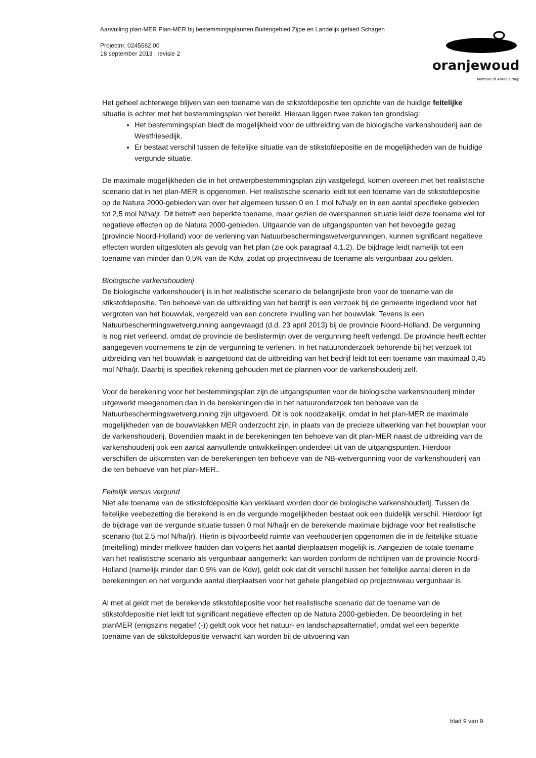Aanvulling plan-MER Plan-MER bij bestemmingsplannen Buitengebied Zijpe en Landelijk gebied Schagen
Projectnr. 0245582.00
18 september 2013 , revisie 2
oranjewoud
Member of Antea Group
Het geheel achterwege blijven van een toename van de stikstofdepositie ten opzichte van de huidige feitelijke situatie is echter met het bestemmingsplan niet bereikt. Hieraan liggen twee zaken ten grondslag:
Het bestemmingsplan biedt de mogelijkheid voor de uitbreiding van de biologische varkenshouderij aan de Westfriesedijk.
Er bestaat verschil tussen de feitelijke situatie van de stikstofdepositie en de mogelijkheden van de huidige vergunde situatie.
De maximale mogelijkheden die in het ontwerpbestemmingsplan zijn vastgelegd, komen overeen met het realistische scenario dat in het plan-MER is opgenomen. Het realistische scenario leidt tot een toename van de stikstofdepositie op de Natura 2000-gebieden van over het algemeen tussen 0 en 1 mol N/ha/jr en in een aantal specifieke gebieden tot 2,5 mol N/ha/jr. Dit betreft een beperkte toename, maar gezien de overspannen situatie leidt deze toename wel tot negatieve effecten op de Natura 2000-gebieden. Uitgaande van de uitgangspunten van het bevoegde gezag (provincie Noord-Holland) voor de verlening van Natuurbeschermingswetvergunningen, kunnen significant negatieve effecten worden uitgesloten als gevolg van het plan (zie ook paragraaf 4.1.2). De bijdrage leidt namelijk tot een toename van minder dan 0,5% van de Kdw, zodat op projectniveau de toename als vergunbaar zou gelden.
Biologische varkenshouderij
De biologische varkenshouderij is in het realistische scenario de belangrijkste bron voor de toename van de stikstofdepositie. Ten behoeve van de uitbreiding van het bedrijf is een verzoek bij de gemeente ingediend voor het vergroten van het bouwvlak, vergezeld van een concrete invulling van het bouwvlak. Tevens is een Natuurbeschermingswetvergunning aangevraagd (d.d. 23 april 2013) bij de provincie Noord-Holland. De vergunning is nog niet verleend, omdat de provincie de beslistermijn over de vergunning heeft verlengd. De provincie heeft echter aangegeven voornemens te zijn de vergunning te verlenen. In het natuuronderzoek behorende bij het verzoek tot uitbreiding van het bouwvlak is aangetoond dat de uitbreiding van het bedrijf leidt tot een toename van maximaal 0,45 mol N/ha/jr. Daarbij is specifiek rekening gehouden met de plannen voor de varkenshouderij zelf.
Voor de berekening voor het bestemmingsplan zijn de uitgangspunten voor de biologische varkenshouderij minder uitgewerkt meegenomen dan in de berekeningen die in het natuuronderzoek ten behoeve van de Natuurbeschermingswetvergunning zijn uitgevoerd. Dit is ook noodzakelijk, omdat in het plan-MER de maximale mogelijkheden van de bouwvlakken MER onderzocht zijn, in plaats van de precieze uitwerking van het bouwplan voor de varkenshouderij. Bovendien maakt in de berekeningen ten behoeve van dit plan-MER naast de uitbreiding van de varkenshouderij ook een aantal aanvullende ontwikkelingen onderdeel uit van de uitgangspunten. Hierdoor verschillen de uitkomsten van de berekeningen ten behoeve van de NB-wetvergunning voor de varkenshouderij van die ten behoeve van het plan-MER..
Feitelijk versus vergund
Niet alle toename van de stikstofdepositie kan verklaard worden door de biologische varkenshouderij. Tussen de feitelijke veebezetting die berekend is en de vergunde mogelijkheden bestaat ook een duidelijk verschil. Hierdoor ligt de bijdrage van de vergunde situatie tussen 0 mol N/ha/jr en de berekende maximale bijdrage voor het realistische scenario (tot 2,5 mol N/ha/jr). Hierin is bijvoorbeeld ruimte van veehouderijen opgenomen die in de feitelijke situatie (meitelling) minder melkvee hadden dan volgens het aantal dierplaatsen mogelijk is. Aangezien de totale toename van het realistische scenario als vergunbaar aangemerkt kan worden conform de richtlijnen van de provincie Noord-Holland (namelijk minder dan 0,5% van de Kdw), geldt ook dat dit verschil tussen het feitelijke aantal dieren in de berekeningen en het vergunde aantal dierplaatsen voor het gehele plangebied op projectniveau vergunbaar is.
Al met al geldt met de berekende stikstofdepositie voor het realistische scenario dat de toename van de stikstofdepositie niet leidt tot significant negatieve effecten op de Natura 2000-gebieden. De beoordeling in het planMER (enigszins negatief (-)) geldt ook voor het natuur- en landschapsalternatief, omdat wel een beperkte toename van de stikstofdepositie verwacht kan worden bij de uitvoering van
blad 9 van 9